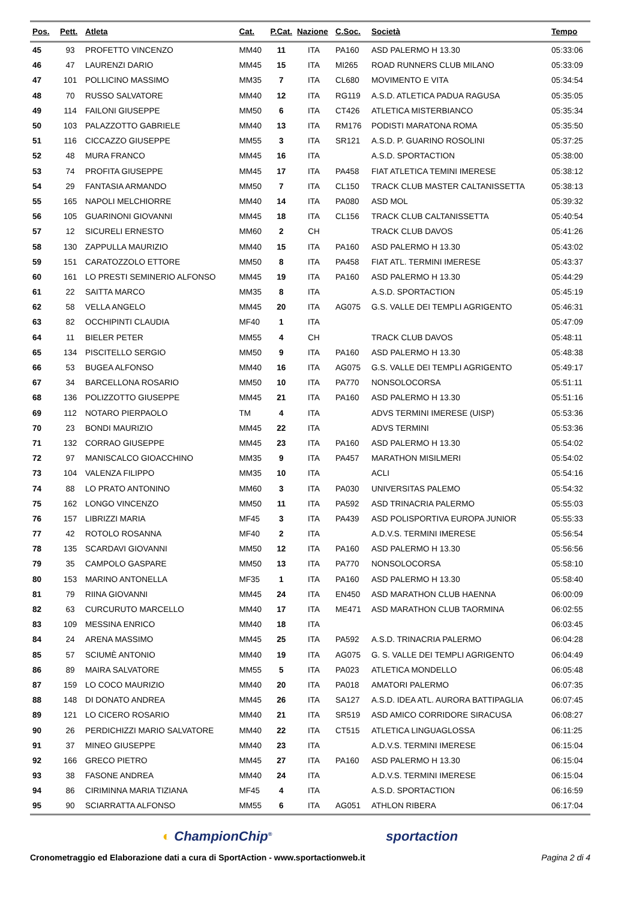| Pos. | Pett. | Atleta | Cat. | P.Cat. | Nazione | C.Soc. | Società | Tempo |
| --- | --- | --- | --- | --- | --- | --- | --- | --- |
| 45 | 93 | PROFETTO VINCENZO | MM40 | 11 | ITA | PA160 | ASD PALERMO H 13.30 | 05:33:06 |
| 46 | 47 | LAURENZI DARIO | MM45 | 15 | ITA | MI265 | ROAD RUNNERS CLUB MILANO | 05:33:09 |
| 47 | 101 | POLLICINO MASSIMO | MM35 | 7 | ITA | CL680 | MOVIMENTO E VITA | 05:34:54 |
| 48 | 70 | RUSSO SALVATORE | MM40 | 12 | ITA | RG119 | A.S.D. ATLETICA PADUA RAGUSA | 05:35:05 |
| 49 | 114 | FAILONI GIUSEPPE | MM50 | 6 | ITA | CT426 | ATLETICA MISTERBIANCO | 05:35:34 |
| 50 | 103 | PALAZZOTTO GABRIELE | MM40 | 13 | ITA | RM176 | PODISTI MARATONA ROMA | 05:35:50 |
| 51 | 116 | CICCAZZO GIUSEPPE | MM55 | 3 | ITA | SR121 | A.S.D. P. GUARINO ROSOLINI | 05:37:25 |
| 52 | 48 | MURA FRANCO | MM45 | 16 | ITA | | A.S.D. SPORTACTION | 05:38:00 |
| 53 | 74 | PROFITA GIUSEPPE | MM45 | 17 | ITA | PA458 | FIAT ATLETICA TEMINI IMERESE | 05:38:12 |
| 54 | 29 | FANTASIA ARMANDO | MM50 | 7 | ITA | CL150 | TRACK CLUB MASTER CALTANISSETTA | 05:38:13 |
| 55 | 165 | NAPOLI MELCHIORRE | MM40 | 14 | ITA | PA080 | ASD MOL | 05:39:32 |
| 56 | 105 | GUARINONI GIOVANNI | MM45 | 18 | ITA | CL156 | TRACK CLUB CALTANISSETTA | 05:40:54 |
| 57 | 12 | SICURELI ERNESTO | MM60 | 2 | CH | | TRACK CLUB DAVOS | 05:41:26 |
| 58 | 130 | ZAPPULLA MAURIZIO | MM40 | 15 | ITA | PA160 | ASD PALERMO H 13.30 | 05:43:02 |
| 59 | 151 | CARATOZZOLO ETTORE | MM50 | 8 | ITA | PA458 | FIAT ATL. TERMINI IMERESE | 05:43:37 |
| 60 | 161 | LO PRESTI SEMINERIO ALFONSO | MM45 | 19 | ITA | PA160 | ASD PALERMO H 13.30 | 05:44:29 |
| 61 | 22 | SAITTA MARCO | MM35 | 8 | ITA | | A.S.D. SPORTACTION | 05:45:19 |
| 62 | 58 | VELLA ANGELO | MM45 | 20 | ITA | AG075 | G.S. VALLE DEI TEMPLI AGRIGENTO | 05:46:31 |
| 63 | 82 | OCCHIPINTI CLAUDIA | MF40 | 1 | ITA | | | 05:47:09 |
| 64 | 11 | BIELER PETER | MM55 | 4 | CH | | TRACK CLUB DAVOS | 05:48:11 |
| 65 | 134 | PISCITELLO SERGIO | MM50 | 9 | ITA | PA160 | ASD PALERMO H 13.30 | 05:48:38 |
| 66 | 53 | BUGEA ALFONSO | MM40 | 16 | ITA | AG075 | G.S. VALLE DEI TEMPLI AGRIGENTO | 05:49:17 |
| 67 | 34 | BARCELLONA ROSARIO | MM50 | 10 | ITA | PA770 | NONSOLOCORSA | 05:51:11 |
| 68 | 136 | POLIZZOTTO GIUSEPPE | MM45 | 21 | ITA | PA160 | ASD PALERMO H 13.30 | 05:51:16 |
| 69 | 112 | NOTARO PIERPAOLO | TM | 4 | ITA | | ADVS TERMINI IMERESE (UISP) | 05:53:36 |
| 70 | 23 | BONDI MAURIZIO | MM45 | 22 | ITA | | ADVS TERMINI | 05:53:36 |
| 71 | 132 | CORRAO GIUSEPPE | MM45 | 23 | ITA | PA160 | ASD PALERMO H 13.30 | 05:54:02 |
| 72 | 97 | MANISCALCO GIOACCHINO | MM35 | 9 | ITA | PA457 | MARATHON MISILMERI | 05:54:02 |
| 73 | 104 | VALENZA FILIPPO | MM35 | 10 | ITA | | ACLI | 05:54:16 |
| 74 | 88 | LO PRATO ANTONINO | MM60 | 3 | ITA | PA030 | UNIVERSITAS PALEMO | 05:54:32 |
| 75 | 162 | LONGO VINCENZO | MM50 | 11 | ITA | PA592 | ASD TRINACRIA PALERMO | 05:55:03 |
| 76 | 157 | LIBRIZZI MARIA | MF45 | 3 | ITA | PA439 | ASD POLISPORTIVA EUROPA JUNIOR | 05:55:33 |
| 77 | 42 | ROTOLO ROSANNA | MF40 | 2 | ITA | | A.D.V.S. TERMINI IMERESE | 05:56:54 |
| 78 | 135 | SCARDAVI GIOVANNI | MM50 | 12 | ITA | PA160 | ASD PALERMO H 13.30 | 05:56:56 |
| 79 | 35 | CAMPOLO GASPARE | MM50 | 13 | ITA | PA770 | NONSOLOCORSA | 05:58:10 |
| 80 | 153 | MARINO ANTONELLA | MF35 | 1 | ITA | PA160 | ASD PALERMO H 13.30 | 05:58:40 |
| 81 | 79 | RIINA GIOVANNI | MM45 | 24 | ITA | EN450 | ASD MARATHON CLUB HAENNA | 06:00:09 |
| 82 | 63 | CURCURUTO MARCELLO | MM40 | 17 | ITA | ME471 | ASD MARATHON CLUB TAORMINA | 06:02:55 |
| 83 | 109 | MESSINA ENRICO | MM40 | 18 | ITA | | | 06:03:45 |
| 84 | 24 | ARENA MASSIMO | MM45 | 25 | ITA | PA592 | A.S.D. TRINACRIA PALERMO | 06:04:28 |
| 85 | 57 | SCIUMÈ ANTONIO | MM40 | 19 | ITA | AG075 | G. S. VALLE DEI TEMPLI AGRIGENTO | 06:04:49 |
| 86 | 89 | MAIRA SALVATORE | MM55 | 5 | ITA | PA023 | ATLETICA MONDELLO | 06:05:48 |
| 87 | 159 | LO COCO MAURIZIO | MM40 | 20 | ITA | PA018 | AMATORI PALERMO | 06:07:35 |
| 88 | 148 | DI DONATO ANDREA | MM45 | 26 | ITA | SA127 | A.S.D. IDEA ATL. AURORA BATTIPAGLIA | 06:07:45 |
| 89 | 121 | LO CICERO ROSARIO | MM40 | 21 | ITA | SR519 | ASD AMICO CORRIDORE SIRACUSA | 06:08:27 |
| 90 | 26 | PERDICHIZZI MARIO SALVATORE | MM40 | 22 | ITA | CT515 | ATLETICA LINGUAGLOSSA | 06:11:25 |
| 91 | 37 | MINEO GIUSEPPE | MM40 | 23 | ITA | | A.D.V.S. TERMINI IMERESE | 06:15:04 |
| 92 | 166 | GRECO PIETRO | MM45 | 27 | ITA | PA160 | ASD PALERMO H 13.30 | 06:15:04 |
| 93 | 38 | FASONE ANDREA | MM40 | 24 | ITA | | A.D.V.S. TERMINI IMERESE | 06:15:04 |
| 94 | 86 | CIRIMINNA MARIA TIZIANA | MF45 | 4 | ITA | | A.S.D. SPORTACTION | 06:16:59 |
| 95 | 90 | SCIARRATTA ALFONSO | MM55 | 6 | ITA | AG051 | ATHLON RIBERA | 06:17:04 |
◐ ChampionChip<sup>®</sup> sportaction
Cronometraggio ed Elaborazione dati a cura di SportAction - www.sportactionweb.it Pagina 2 di 4